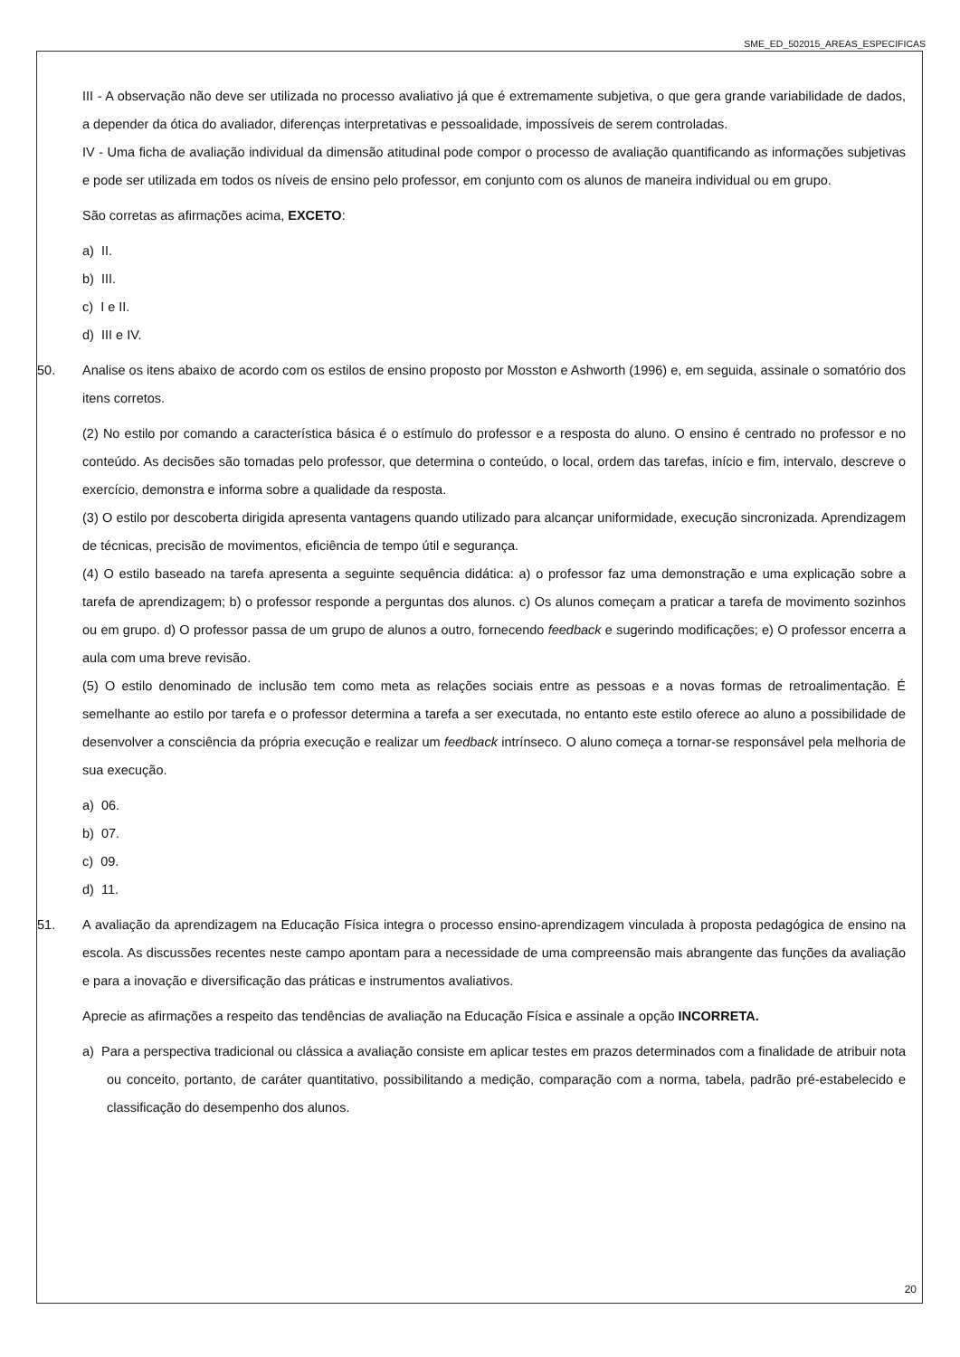SME_ED_502015_AREAS_ESPECIFICAS
III - A observação não deve ser utilizada no processo avaliativo já que é extremamente subjetiva, o que gera grande variabilidade de dados, a depender da ótica do avaliador, diferenças interpretativas e pessoalidade, impossíveis de serem controladas.
IV - Uma ficha de avaliação individual da dimensão atitudinal pode compor o processo de avaliação quantificando as informações subjetivas e pode ser utilizada em todos os níveis de ensino pelo professor, em conjunto com os alunos de maneira individual ou em grupo.
São corretas as afirmações acima, EXCETO:
a) II.
b) III.
c) I e II.
d) III e IV.
50. Analise os itens abaixo de acordo com os estilos de ensino proposto por Mosston e Ashworth (1996) e, em seguida, assinale o somatório dos itens corretos.
(2) No estilo por comando a característica básica é o estímulo do professor e a resposta do aluno. O ensino é centrado no professor e no conteúdo. As decisões são tomadas pelo professor, que determina o conteúdo, o local, ordem das tarefas, início e fim, intervalo, descreve o exercício, demonstra e informa sobre a qualidade da resposta.
(3) O estilo por descoberta dirigida apresenta vantagens quando utilizado para alcançar uniformidade, execução sincronizada. Aprendizagem de técnicas, precisão de movimentos, eficiência de tempo útil e segurança.
(4) O estilo baseado na tarefa apresenta a seguinte sequência didática: a) o professor faz uma demonstração e uma explicação sobre a tarefa de aprendizagem; b) o professor responde a perguntas dos alunos. c) Os alunos começam a praticar a tarefa de movimento sozinhos ou em grupo. d) O professor passa de um grupo de alunos a outro, fornecendo feedback e sugerindo modificações; e) O professor encerra a aula com uma breve revisão.
(5) O estilo denominado de inclusão tem como meta as relações sociais entre as pessoas e a novas formas de retroalimentação. É semelhante ao estilo por tarefa e o professor determina a tarefa a ser executada, no entanto este estilo oferece ao aluno a possibilidade de desenvolver a consciência da própria execução e realizar um feedback intrínseco. O aluno começa a tornar-se responsável pela melhoria de sua execução.
a) 06.
b) 07.
c) 09.
d) 11.
51. A avaliação da aprendizagem na Educação Física integra o processo ensino-aprendizagem vinculada à proposta pedagógica de ensino na escola. As discussões recentes neste campo apontam para a necessidade de uma compreensão mais abrangente das funções da avaliação e para a inovação e diversificação das práticas e instrumentos avaliativos.
Aprecie as afirmações a respeito das tendências de avaliação na Educação Física e assinale a opção INCORRETA.
a) Para a perspectiva tradicional ou clássica a avaliação consiste em aplicar testes em prazos determinados com a finalidade de atribuir nota ou conceito, portanto, de caráter quantitativo, possibilitando a medição, comparação com a norma, tabela, padrão pré-estabelecido e classificação do desempenho dos alunos.
20